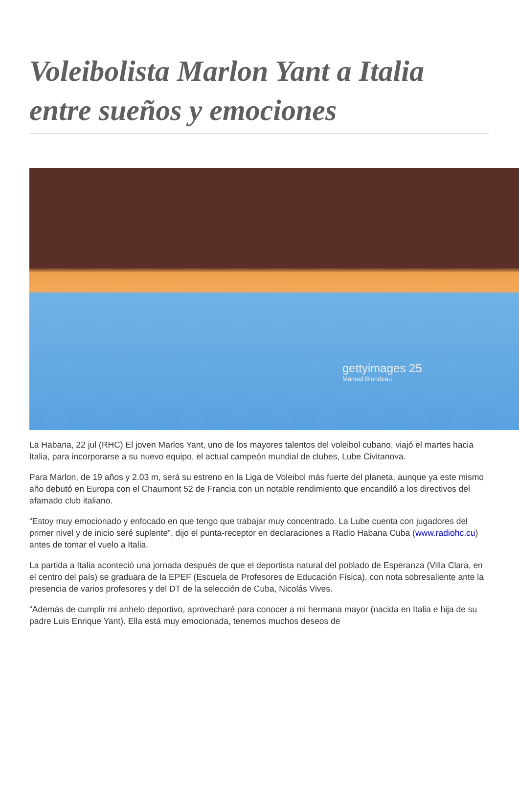Voleibolista Marlon Yant a Italia entre sueños y emociones
gettyimages 25
Manuel Blondeau
La Habana, 22 jul (RHC) El joven Marlos Yant, uno de los mayores talentos del voleibol cubano, viajó el martes hacia Italia, para incorporarse a su nuevo equipo, el actual campeón mundial de clubes, Lube Civitanova.
Para Marlon, de 19 años y 2.03 m, será su estreno en la Liga de Voleibol más fuerte del planeta, aunque ya este mismo año debutó en Europa con el Chaumont 52 de Francia con un notable rendimiento que encandiló a los directivos del afamado club italiano.
“Estoy muy emocionado y enfocado en que tengo que trabajar muy concentrado. La Lube cuenta con jugadores del primer nivel y de inicio seré suplente”, dijo el punta-receptor en declaraciones a Radio Habana Cuba (www.radiohc.cu) antes de tomar el vuelo a Italia.
La partida a Italia aconteció una jornada después de que el deportista natural del poblado de Esperanza (Villa Clara, en el centro del país) se graduara de la EPEF (Escuela de Profesores de Educación Física), con nota sobresaliente ante la presencia de varios profesores y del DT de la selección de Cuba, Nicolás Vives.
“Además de cumplir mi anhelo deportivo, aprovecharé para conocer a mi hermana mayor (nacida en Italia e hija de su padre Luis Enrique Yant). Ella está muy emocionada, tenemos muchos deseos de